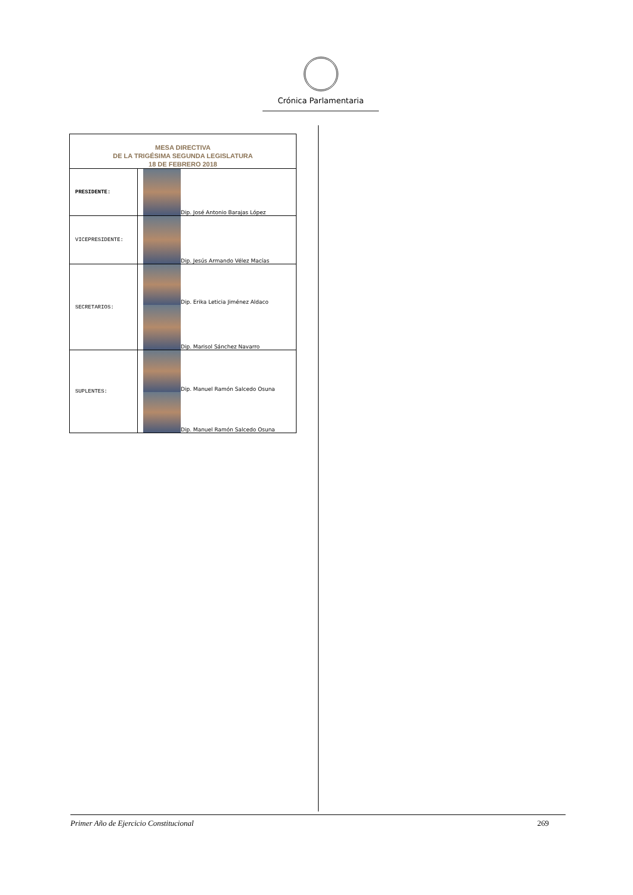Crónica Parlamentaria
| MESA DIRECTIVA DE LA TRIGÉSIMA SEGUNDA LEGISLATURA 18 DE FEBRERO 2018 | |
| --- | --- |
| PRESIDENTE: | Dip. José Antonio Barajas López |
| VICEPRESIDENTE: | Dip. Jesús Armando Vélez Macías |
| SECRETARIOS: | Dip. Erika Leticia Jiménez Aldaco Dip. Marisol Sánchez Navarro |
| SUPLENTES: | Dip. Manuel Ramón Salcedo Osuna Dip. Manuel Ramón Salcedo Osuna |
Primer Año de Ejercicio Constitucional 269